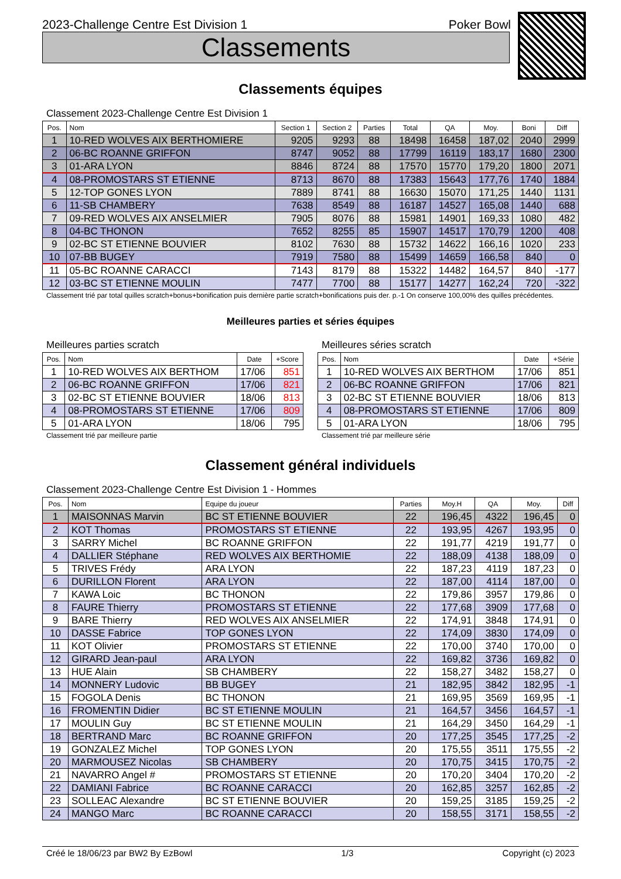2023-Challenge Centre Est Division 1 Poker Bowl
Classements
Classements équipes
Classement 2023-Challenge Centre Est Division 1
| Pos. | Nom | Section 1 | Section 2 | Parties | Total | QA | Moy. | Boni | Diff |
| --- | --- | --- | --- | --- | --- | --- | --- | --- | --- |
| 1 | 10-RED WOLVES AIX BERTHOMIERE | 9205 | 9293 | 88 | 18498 | 16458 | 187,02 | 2040 | 2999 |
| 2 | 06-BC ROANNE GRIFFON | 8747 | 9052 | 88 | 17799 | 16119 | 183,17 | 1680 | 2300 |
| 3 | 01-ARA LYON | 8846 | 8724 | 88 | 17570 | 15770 | 179,20 | 1800 | 2071 |
| 4 | 08-PROMOSTARS ST ETIENNE | 8713 | 8670 | 88 | 17383 | 15643 | 177,76 | 1740 | 1884 |
| 5 | 12-TOP GONES LYON | 7889 | 8741 | 88 | 16630 | 15070 | 171,25 | 1440 | 1131 |
| 6 | 11-SB CHAMBERY | 7638 | 8549 | 88 | 16187 | 14527 | 165,08 | 1440 | 688 |
| 7 | 09-RED WOLVES AIX ANSELMIER | 7905 | 8076 | 88 | 15981 | 14901 | 169,33 | 1080 | 482 |
| 8 | 04-BC THONON | 7652 | 8255 | 85 | 15907 | 14517 | 170,79 | 1200 | 408 |
| 9 | 02-BC ST ETIENNE BOUVIER | 8102 | 7630 | 88 | 15732 | 14622 | 166,16 | 1020 | 233 |
| 10 | 07-BB BUGEY | 7919 | 7580 | 88 | 15499 | 14659 | 166,58 | 840 | 0 |
| 11 | 05-BC ROANNE CARACCI | 7143 | 8179 | 88 | 15322 | 14482 | 164,57 | 840 | -177 |
| 12 | 03-BC ST ETIENNE MOULIN | 7477 | 7700 | 88 | 15177 | 14277 | 162,24 | 720 | -322 |
Classement trié par total quilles scratch+bonus+bonification puis dernière partie scratch+bonifications puis der. p.-1 On conserve 100,00% des quilles précédentes.
Meilleures parties et séries équipes
Meilleures parties scratch
| Pos. | Nom | Date | +Score |
| --- | --- | --- | --- |
| 1 | 10-RED WOLVES AIX BERTHOM | 17/06 | 851 |
| 2 | 06-BC ROANNE GRIFFON | 17/06 | 821 |
| 3 | 02-BC ST ETIENNE BOUVIER | 18/06 | 813 |
| 4 | 08-PROMOSTARS ST ETIENNE | 17/06 | 809 |
| 5 | 01-ARA LYON | 18/06 | 795 |
Classement trié par meilleure partie
Meilleures séries scratch
| Pos. | Nom | Date | +Série |
| --- | --- | --- | --- |
| 1 | 10-RED WOLVES AIX BERTHOM | 17/06 | 851 |
| 2 | 06-BC ROANNE GRIFFON | 17/06 | 821 |
| 3 | 02-BC ST ETIENNE BOUVIER | 18/06 | 813 |
| 4 | 08-PROMOSTARS ST ETIENNE | 17/06 | 809 |
| 5 | 01-ARA LYON | 18/06 | 795 |
Classement trié par meilleure série
Classement général individuels
Classement 2023-Challenge Centre Est Division 1 - Hommes
| Pos. | Nom | Equipe du joueur | Parties | Moy.H | QA | Moy. | Diff |
| --- | --- | --- | --- | --- | --- | --- | --- |
| 1 | MAISONNAS Marvin | BC ST ETIENNE BOUVIER | 22 | 196,45 | 4322 | 196,45 | 0 |
| 2 | KOT Thomas | PROMOSTARS ST ETIENNE | 22 | 193,95 | 4267 | 193,95 | 0 |
| 3 | SARRY Michel | BC ROANNE GRIFFON | 22 | 191,77 | 4219 | 191,77 | 0 |
| 4 | DALLIER Stéphane | RED WOLVES AIX BERTHOMIE | 22 | 188,09 | 4138 | 188,09 | 0 |
| 5 | TRIVES Frédy | ARA LYON | 22 | 187,23 | 4119 | 187,23 | 0 |
| 6 | DURILLON Florent | ARA LYON | 22 | 187,00 | 4114 | 187,00 | 0 |
| 7 | KAWA Loic | BC THONON | 22 | 179,86 | 3957 | 179,86 | 0 |
| 8 | FAURE Thierry | PROMOSTARS ST ETIENNE | 22 | 177,68 | 3909 | 177,68 | 0 |
| 9 | BARE Thierry | RED WOLVES AIX ANSELMIER | 22 | 174,91 | 3848 | 174,91 | 0 |
| 10 | DASSE Fabrice | TOP GONES LYON | 22 | 174,09 | 3830 | 174,09 | 0 |
| 11 | KOT Olivier | PROMOSTARS ST ETIENNE | 22 | 170,00 | 3740 | 170,00 | 0 |
| 12 | GIRARD Jean-paul | ARA LYON | 22 | 169,82 | 3736 | 169,82 | 0 |
| 13 | HUE Alain | SB CHAMBERY | 22 | 158,27 | 3482 | 158,27 | 0 |
| 14 | MONNERY Ludovic | BB BUGEY | 21 | 182,95 | 3842 | 182,95 | -1 |
| 15 | FOGOLA Denis | BC THONON | 21 | 169,95 | 3569 | 169,95 | -1 |
| 16 | FROMENTIN Didier | BC ST ETIENNE MOULIN | 21 | 164,57 | 3456 | 164,57 | -1 |
| 17 | MOULIN Guy | BC ST ETIENNE MOULIN | 21 | 164,29 | 3450 | 164,29 | -1 |
| 18 | BERTRAND Marc | BC ROANNE GRIFFON | 20 | 177,25 | 3545 | 177,25 | -2 |
| 19 | GONZALEZ Michel | TOP GONES LYON | 20 | 175,55 | 3511 | 175,55 | -2 |
| 20 | MARMOUSEZ Nicolas | SB CHAMBERY | 20 | 170,75 | 3415 | 170,75 | -2 |
| 21 | NAVARRO Angel # | PROMOSTARS ST ETIENNE | 20 | 170,20 | 3404 | 170,20 | -2 |
| 22 | DAMIANI Fabrice | BC ROANNE CARACCI | 20 | 162,85 | 3257 | 162,85 | -2 |
| 23 | SOLLEAC Alexandre | BC ST ETIENNE BOUVIER | 20 | 159,25 | 3185 | 159,25 | -2 |
| 24 | MANGO Marc | BC ROANNE CARACCI | 20 | 158,55 | 3171 | 158,55 | -2 |
Créé le 18/06/23 par BW2 By EzBowl 1/3 Copyright (c) 2023